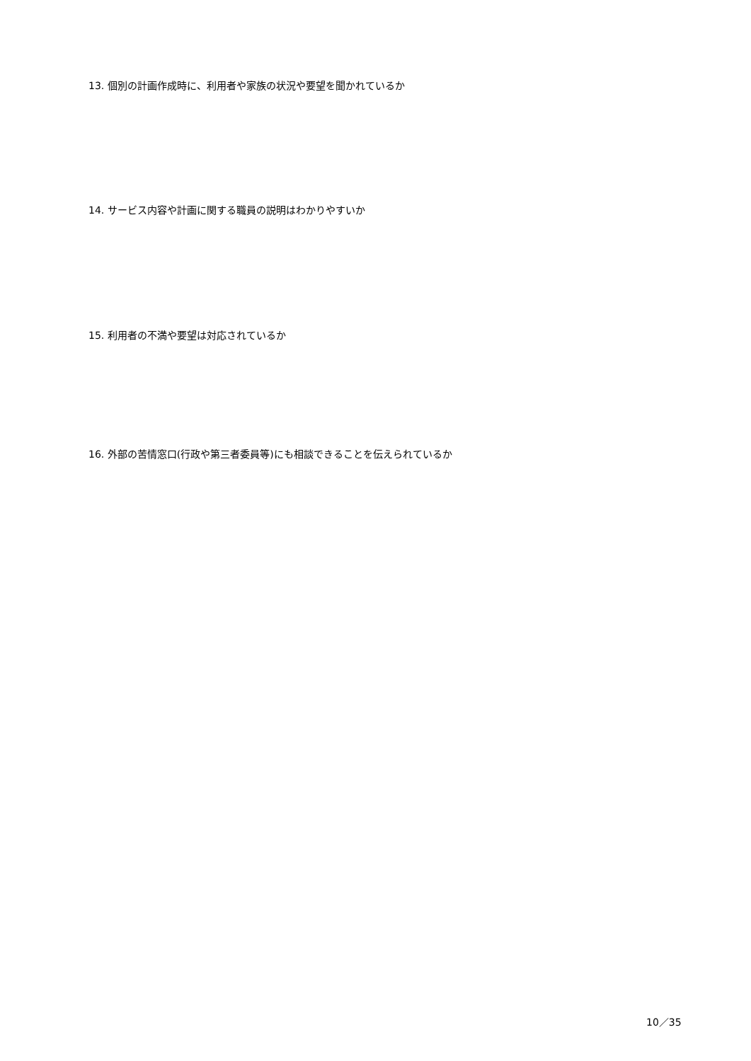13. 個別の計画作成時に、利用者や家族の状況や要望を聞かれているか
14. サービス内容や計画に関する職員の説明はわかりやすいか
15. 利用者の不満や要望は対応されているか
16. 外部の苦情窓口(行政や第三者委員等)にも相談できることを伝えられているか
10／35